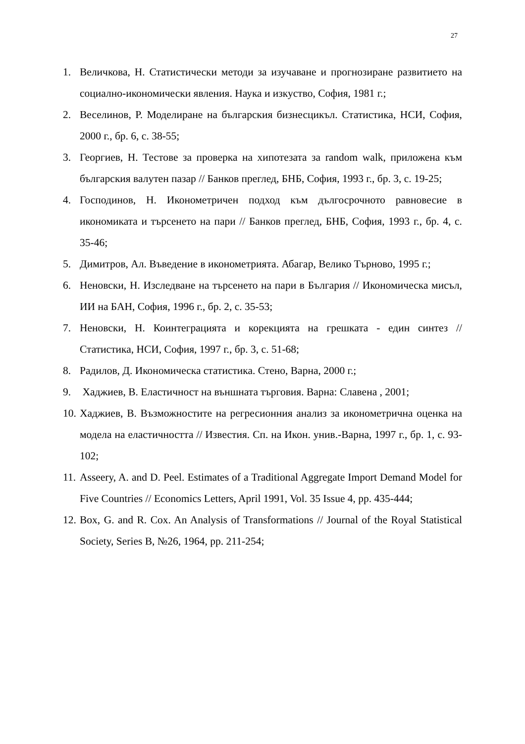27
1. Величкова, Н. Статистически методи за изучаване и прогнозиране развитието на социално-икономически явления. Наука и изкуство, София, 1981 г.;
2. Веселинов, Р. Моделиране на българския бизнесцикъл. Статистика, НСИ, София, 2000 г., бр. 6, с. 38-55;
3. Георгиев, Н. Тестове за проверка на хипотезата за random walk, приложена към българския валутен пазар // Банков преглед, БНБ, София, 1993 г., бр. 3, с. 19-25;
4. Господинов, Н. Иконометричен подход към дългосрочното равновесие в икономиката и търсенето на пари // Банков преглед, БНБ, София, 1993 г., бр. 4, с. 35-46;
5. Димитров, Ал. Въведение в иконометрията. Абагар, Велико Търново, 1995 г.;
6. Неновски, Н. Изследване на търсенето на пари в България // Икономическа мисъл, ИИ на БАН, София, 1996 г., бр. 2, с. 35-53;
7. Неновски, Н. Коинтеграцията и корекцията на грешката - един синтез // Статистика, НСИ, София, 1997 г., бр. 3, с. 51-68;
8. Радилов, Д. Икономическа статистика. Стено, Варна, 2000 г.;
9. Хаджиев, В. Еластичност на външната търговия. Варна: Славена , 2001;
10. Хаджиев, В. Възможностите на регресионния анализ за иконометрична оценка на модела на еластичността // Известия. Сп. на Икон. унив.-Варна, 1997 г., бр. 1, с. 93-102;
11. Asseery, A. and D. Peel. Estimates of a Traditional Aggregate Import Demand Model for Five Countries // Economics Letters, April 1991, Vol. 35 Issue 4, pp. 435-444;
12. Box, G. and R. Cox. An Analysis of Transformations // Journal of the Royal Statistical Society, Series B, №26, 1964, pp. 211-254;